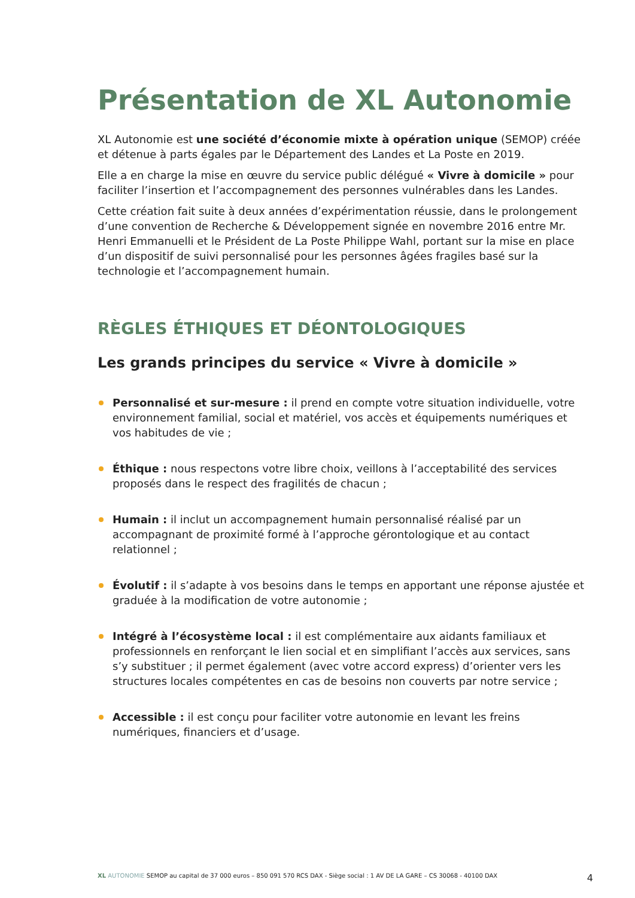Présentation de XL Autonomie
XL Autonomie est une société d’économie mixte à opération unique (SEMOP) créée et détenue à parts égales par le Département des Landes et La Poste en 2019.
Elle a en charge la mise en œuvre du service public délégué « Vivre à domicile » pour faciliter l’insertion et l’accompagnement des personnes vulnérables dans les Landes.
Cette création fait suite à deux années d’expérimentation réussie, dans le prolongement d’une convention de Recherche & Développement signée en novembre 2016 entre Mr. Henri Emmanuelli et le Président de La Poste Philippe Wahl, portant sur la mise en place d’un dispositif de suivi personnalisé pour les personnes âgées fragiles basé sur la technologie et l’accompagnement humain.
RÈGLES ÉTHIQUES ET DÉONTOLOGIQUES
Les grands principes du service « Vivre à domicile »
Personnalisé et sur-mesure : il prend en compte votre situation individuelle, votre environnement familial, social et matériel, vos accès et équipements numériques et vos habitudes de vie ;
Éthique : nous respectons votre libre choix, veillons à l’acceptabilité des services proposés dans le respect des fragilités de chacun ;
Humain : il inclut un accompagnement humain personnalisé réalisé par un accompagnant de proximité formé à l’approche gérontologique et au contact relationnel ;
Évolutif : il s’adapte à vos besoins dans le temps en apportant une réponse ajustée et graduée à la modification de votre autonomie ;
Intégré à l’écosystème local : il est complémentaire aux aidants familiaux et professionnels en renforçant le lien social et en simplifiant l’accès aux services, sans s’y substituer ; il permet également (avec votre accord express) d’orienter vers les structures locales compétentes en cas de besoins non couverts par notre service ;
Accessible : il est conçu pour faciliter votre autonomie en levant les freins numériques, financiers et d’usage.
XL AUTONOMIE SEMOP au capital de 37 000 euros – 850 091 570 RCS DAX - Siège social : 1 AV DE LA GARE – CS 30068 - 40100 DAX
4